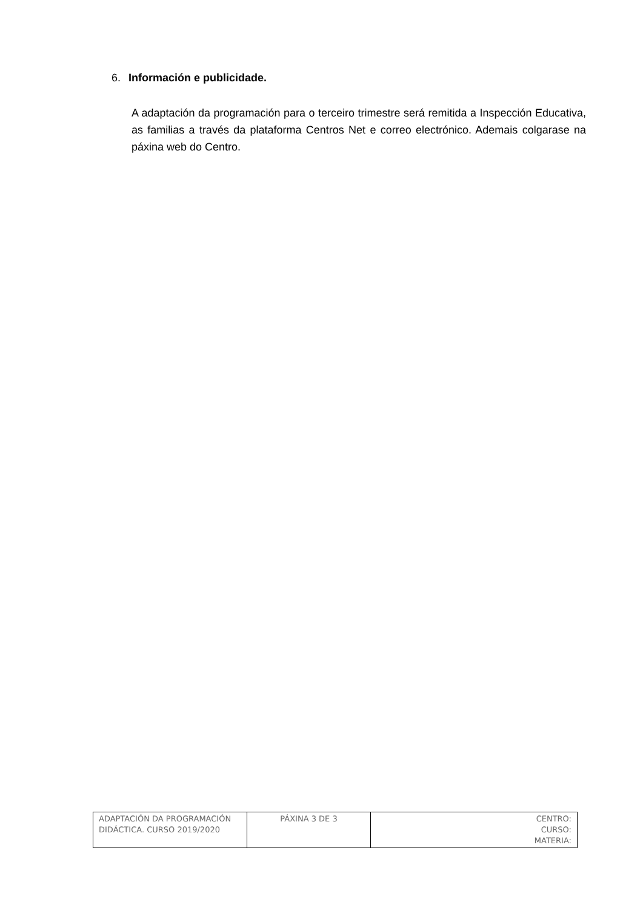6. Información e publicidade.
A adaptación da programación para o terceiro trimestre será remitida a Inspección Educativa, as familias a través da plataforma Centros Net e correo electrónico. Ademais colgarase na páxina web do Centro.
| ADAPTACIÓN DA PROGRAMACIÓN DIDÁCTICA. CURSO 2019/2020 | PÁXINA 3 DE 3 | CENTRO: CURSO: MATERIA: |